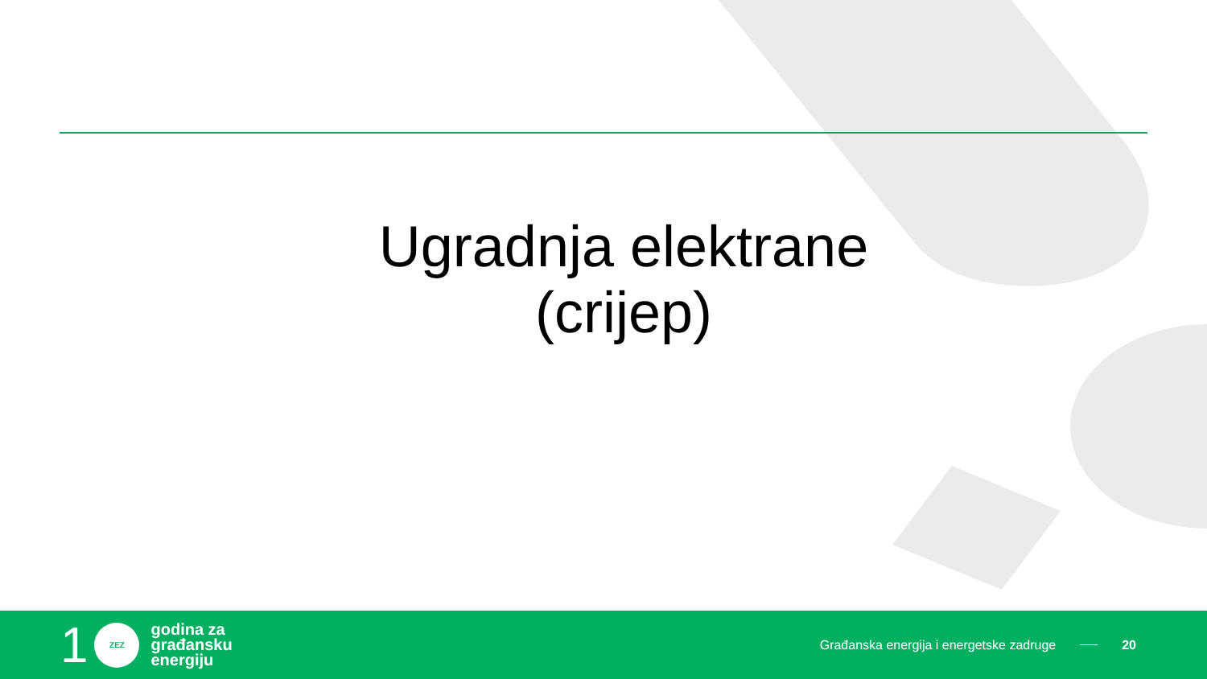Ugradnja elektrane
(crijep)
1
ZEZ
godina za
građansku
energiju
Građanska energija i energetske zadruge 20